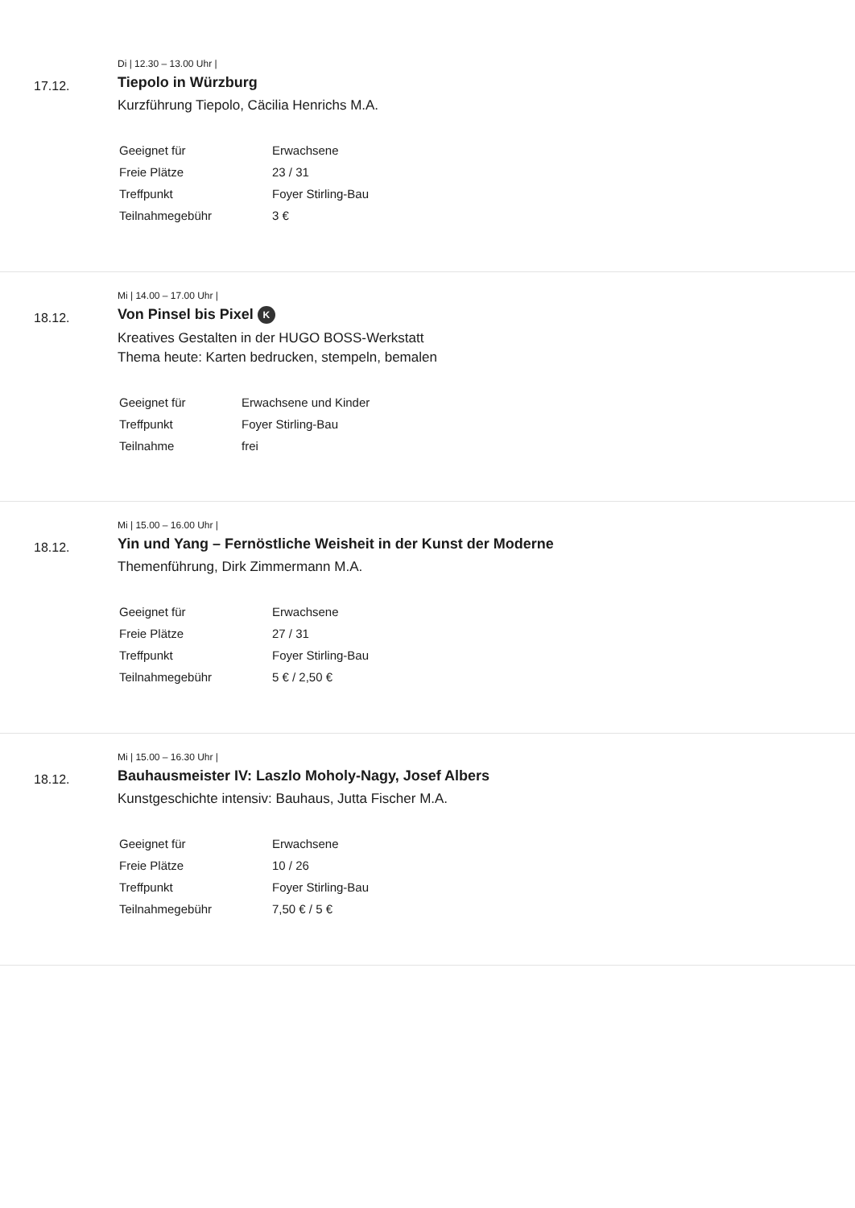17.12.
Di | 12.30 – 13.00 Uhr |
Tiepolo in Würzburg
Kurzführung Tiepolo, Cäcilia Henrichs M.A.
| Geeignet für | Erwachsene |
| Freie Plätze | 23 / 31 |
| Treffpunkt | Foyer Stirling-Bau |
| Teilnahmegebühr | 3 € |
18.12.
Mi | 14.00 – 17.00 Uhr |
Von Pinsel bis Pixel K
Kreatives Gestalten in der HUGO BOSS-Werkstatt
Thema heute: Karten bedrucken, stempeln, bemalen
| Geeignet für | Erwachsene und Kinder |
| Treffpunkt | Foyer Stirling-Bau |
| Teilnahme | frei |
18.12.
Mi | 15.00 – 16.00 Uhr |
Yin und Yang – Fernöstliche Weisheit in der Kunst der Moderne
Themenführung, Dirk Zimmermann M.A.
| Geeignet für | Erwachsene |
| Freie Plätze | 27 / 31 |
| Treffpunkt | Foyer Stirling-Bau |
| Teilnahmegebühr | 5 € / 2,50 € |
18.12.
Mi | 15.00 – 16.30 Uhr |
Bauhausmeister IV: Laszlo Moholy-Nagy, Josef Albers
Kunstgeschichte intensiv: Bauhaus, Jutta Fischer M.A.
| Geeignet für | Erwachsene |
| Freie Plätze | 10 / 26 |
| Treffpunkt | Foyer Stirling-Bau |
| Teilnahmegebühr | 7,50 € / 5 € |